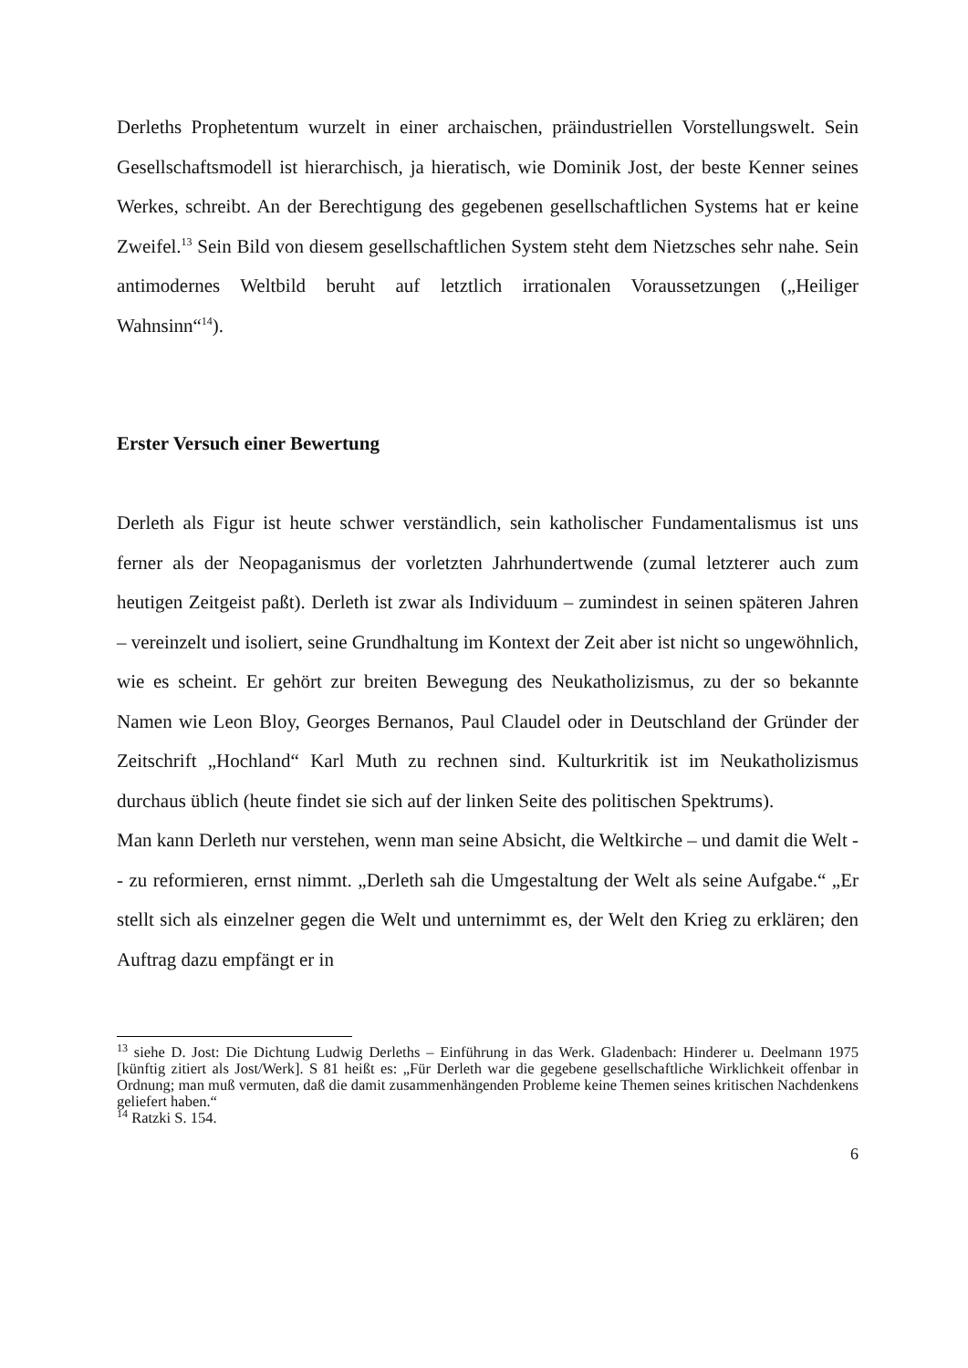Derleths Prophetentum wurzelt in einer archaischen, präindustriellen Vorstellungswelt. Sein Gesellschaftsmodell ist hierarchisch, ja hieratisch, wie Dominik Jost, der beste Kenner seines Werkes, schreibt. An der Berechtigung des gegebenen gesellschaftlichen Systems hat er keine Zweifel.<sup>13</sup> Sein Bild von diesem gesellschaftlichen System steht dem Nietzsches sehr nahe. Sein antimodernes Weltbild beruht auf letztlich irrationalen Voraussetzungen („Heiliger Wahnsinn“<sup>14</sup>).
Erster Versuch einer Bewertung
Derleth als Figur ist heute schwer verständlich, sein katholischer Fundamentalismus ist uns ferner als der Neopaganismus der vorletzten Jahrhundertwende (zumal letzterer auch zum heutigen Zeitgeist paßt). Derleth ist zwar als Individuum – zumindest in seinen späteren Jahren – vereinzelt und isoliert, seine Grundhaltung im Kontext der Zeit aber ist nicht so ungewöhnlich, wie es scheint. Er gehört zur breiten Bewegung des Neukatholizismus, zu der so bekannte Namen wie Leon Bloy, Georges Bernanos, Paul Claudel oder in Deutschland der Gründer der Zeitschrift „Hochland“ Karl Muth zu rechnen sind. Kulturkritik ist im Neukatholizismus durchaus üblich (heute findet sie sich auf der linken Seite des politischen Spektrums).
Man kann Derleth nur verstehen, wenn man seine Absicht, die Weltkirche – und damit die Welt -- zu reformieren, ernst nimmt. „Derleth sah die Umgestaltung der Welt als seine Aufgabe.“ „Er stellt sich als einzelner gegen die Welt und unternimmt es, der Welt den Krieg zu erklären; den Auftrag dazu empfängt er in
<sup>13</sup> siehe D. Jost: Die Dichtung Ludwig Derleths – Einführung in das Werk. Gladenbach: Hinderer u. Deelmann 1975 [künftig zitiert als Jost/Werk]. S 81 heißt es: „Für Derleth war die gegebene gesellschaftliche Wirklichkeit offenbar in Ordnung; man muß vermuten, daß die damit zusammenhängenden Probleme keine Themen seines kritischen Nachdenkens geliefert haben.“
<sup>14</sup> Ratzki S. 154.
6